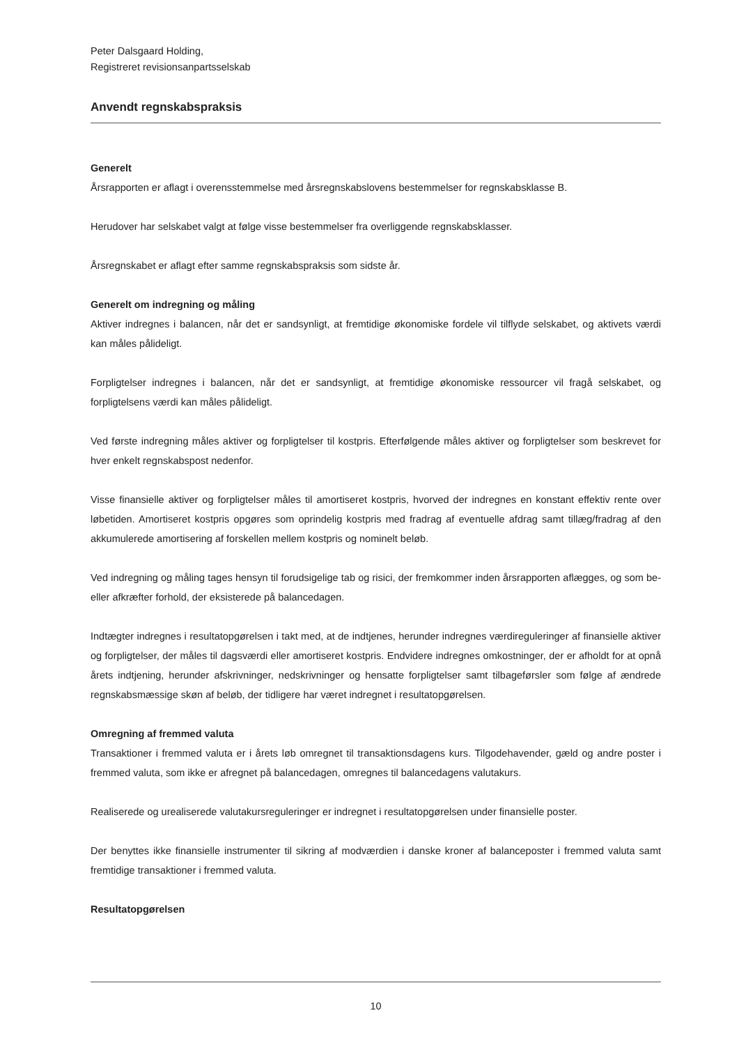Peter Dalsgaard Holding,
Registreret revisionsanpartsselskab
Anvendt regnskabspraksis
Generelt
Årsrapporten er aflagt i overensstemmelse med årsregnskabslovens bestemmelser for regnskabsklasse B.
Herudover har selskabet valgt at følge visse bestemmelser fra overliggende regnskabsklasser.
Årsregnskabet er aflagt efter samme regnskabspraksis som sidste år.
Generelt om indregning og måling
Aktiver indregnes i balancen, når det er sandsynligt, at fremtidige økonomiske fordele vil tilflyde selskabet, og aktivets værdi kan måles pålideligt.
Forpligtelser indregnes i balancen, når det er sandsynligt, at fremtidige økonomiske ressourcer vil fragå selskabet, og forpligtelsens værdi kan måles pålideligt.
Ved første indregning måles aktiver og forpligtelser til kostpris. Efterfølgende måles aktiver og forpligtelser som beskrevet for hver enkelt regnskabspost nedenfor.
Visse finansielle aktiver og forpligtelser måles til amortiseret kostpris, hvorved der indregnes en konstant effektiv rente over løbetiden. Amortiseret kostpris opgøres som oprindelig kostpris med fradrag af eventuelle afdrag samt tillæg/fradrag af den akkumulerede amortisering af forskellen mellem kostpris og nominelt beløb.
Ved indregning og måling tages hensyn til forudsigelige tab og risici, der fremkommer inden årsrapporten aflægges, og som be- eller afkræfter forhold, der eksisterede på balancedagen.
Indtægter indregnes i resultatopgørelsen i takt med, at de indtjenes, herunder indregnes værdireguleringer af finansielle aktiver og forpligtelser, der måles til dagsværdi eller amortiseret kostpris. Endvidere indregnes omkostninger, der er afholdt for at opnå årets indtjening, herunder afskrivninger, nedskrivninger og hensatte forpligtelser samt tilbageførsler som følge af ændrede regnskabsmæssige skøn af beløb, der tidligere har været indregnet i resultatopgørelsen.
Omregning af fremmed valuta
Transaktioner i fremmed valuta er i årets løb omregnet til transaktionsdagens kurs. Tilgodehavender, gæld og andre poster i fremmed valuta, som ikke er afregnet på balancedagen, omregnes til balancedagens valutakurs.
Realiserede og urealiserede valutakursreguleringer er indregnet i resultatopgørelsen under finansielle poster.
Der benyttes ikke finansielle instrumenter til sikring af modværdien i danske kroner af balanceposter i fremmed valuta samt fremtidige transaktioner i fremmed valuta.
Resultatopgørelsen
10